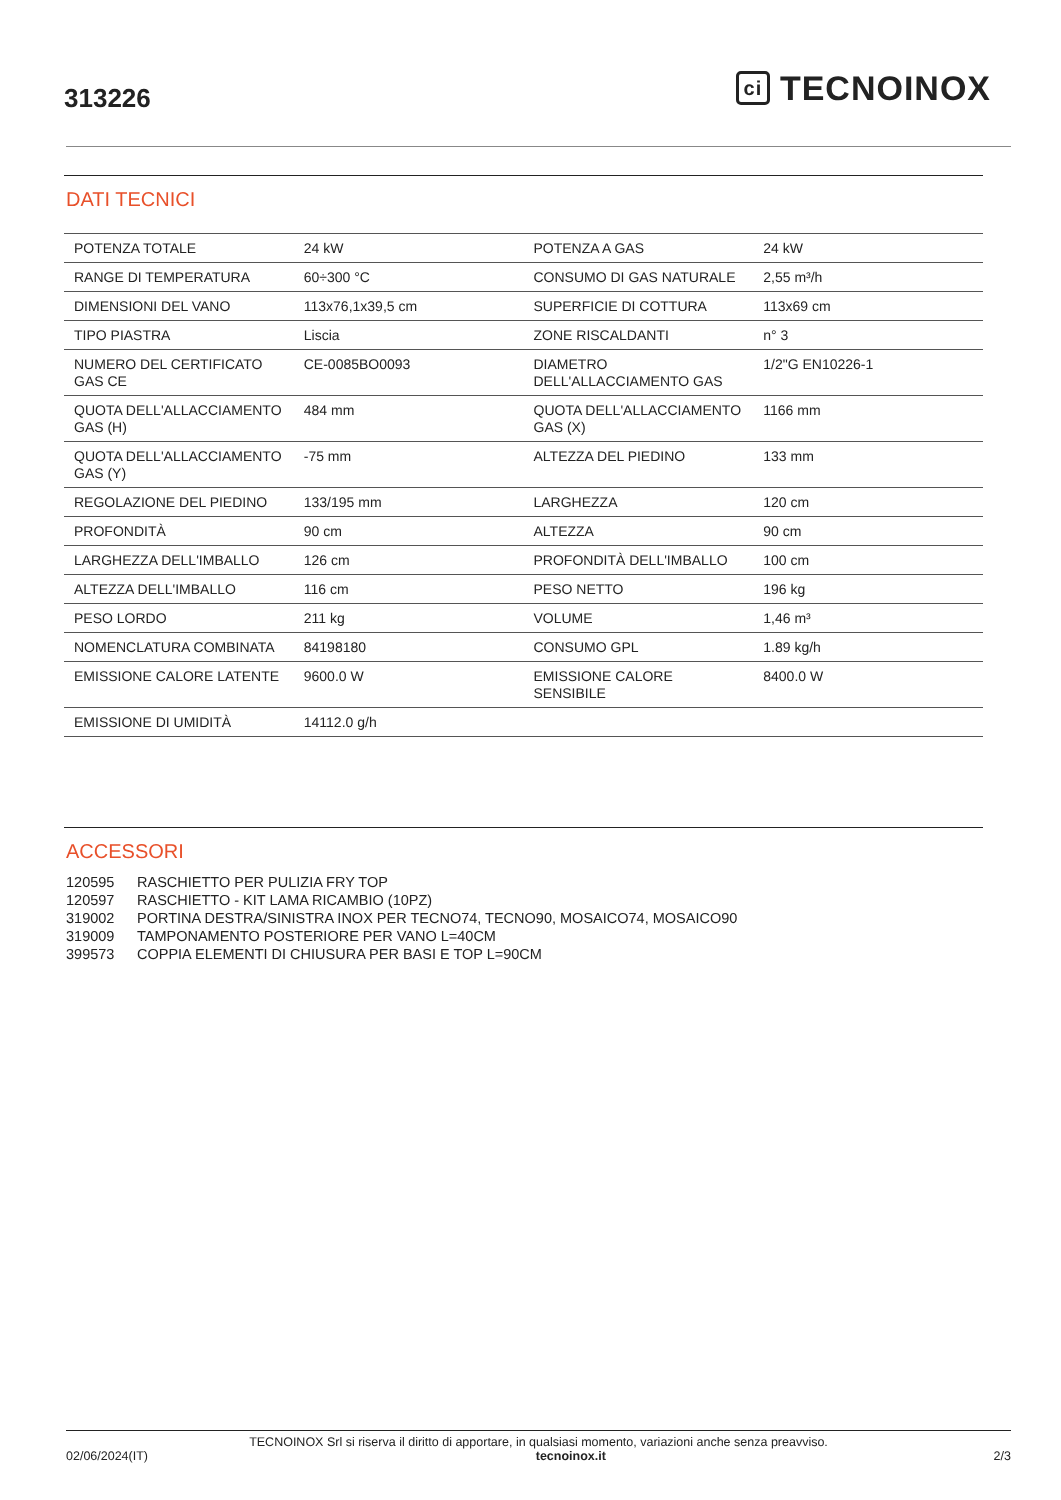313226
ci TECNOINOX
DATI TECNICI
| POTENZA TOTALE | 24 kW | POTENZA A GAS | 24 kW |
| RANGE DI TEMPERATURA | 60÷300 °C | CONSUMO DI GAS NATURALE | 2,55 m³/h |
| DIMENSIONI DEL VANO | 113x76,1x39,5 cm | SUPERFICIE DI COTTURA | 113x69 cm |
| TIPO PIASTRA | Liscia | ZONE RISCALDANTI | n° 3 |
| NUMERO DEL CERTIFICATO GAS CE | CE-0085BO0093 | DIAMETRO DELL'ALLACCIAMENTO GAS | 1/2"G EN10226-1 |
| QUOTA DELL'ALLACCIAMENTO GAS (H) | 484 mm | QUOTA DELL'ALLACCIAMENTO GAS (X) | 1166 mm |
| QUOTA DELL'ALLACCIAMENTO GAS (Y) | -75 mm | ALTEZZA DEL PIEDINO | 133 mm |
| REGOLAZIONE DEL PIEDINO | 133/195 mm | LARGHEZZA | 120 cm |
| PROFONDITÀ | 90 cm | ALTEZZA | 90 cm |
| LARGHEZZA DELL'IMBALLO | 126 cm | PROFONDITÀ DELL'IMBALLO | 100 cm |
| ALTEZZA DELL'IMBALLO | 116 cm | PESO NETTO | 196 kg |
| PESO LORDO | 211 kg | VOLUME | 1,46 m³ |
| NOMENCLATURA COMBINATA | 84198180 | CONSUMO GPL | 1.89 kg/h |
| EMISSIONE CALORE LATENTE | 9600.0 W | EMISSIONE CALORE SENSIBILE | 8400.0 W |
| EMISSIONE DI UMIDITÀ | 14112.0 g/h | | |
ACCESSORI
120595 RASCHIETTO PER PULIZIA FRY TOP
120597 RASCHIETTO - KIT LAMA RICAMBIO (10PZ)
319002 PORTINA DESTRA/SINISTRA INOX PER TECNO74, TECNO90, MOSAICO74, MOSAICO90
319009 TAMPONAMENTO POSTERIORE PER VANO L=40CM
399573 COPPIA ELEMENTI DI CHIUSURA PER BASI E TOP L=90CM
TECNOINOX Srl si riserva il diritto di apportare, in qualsiasi momento, variazioni anche senza preavviso.
02/06/2024(IT) tecnoinox.it 2/3